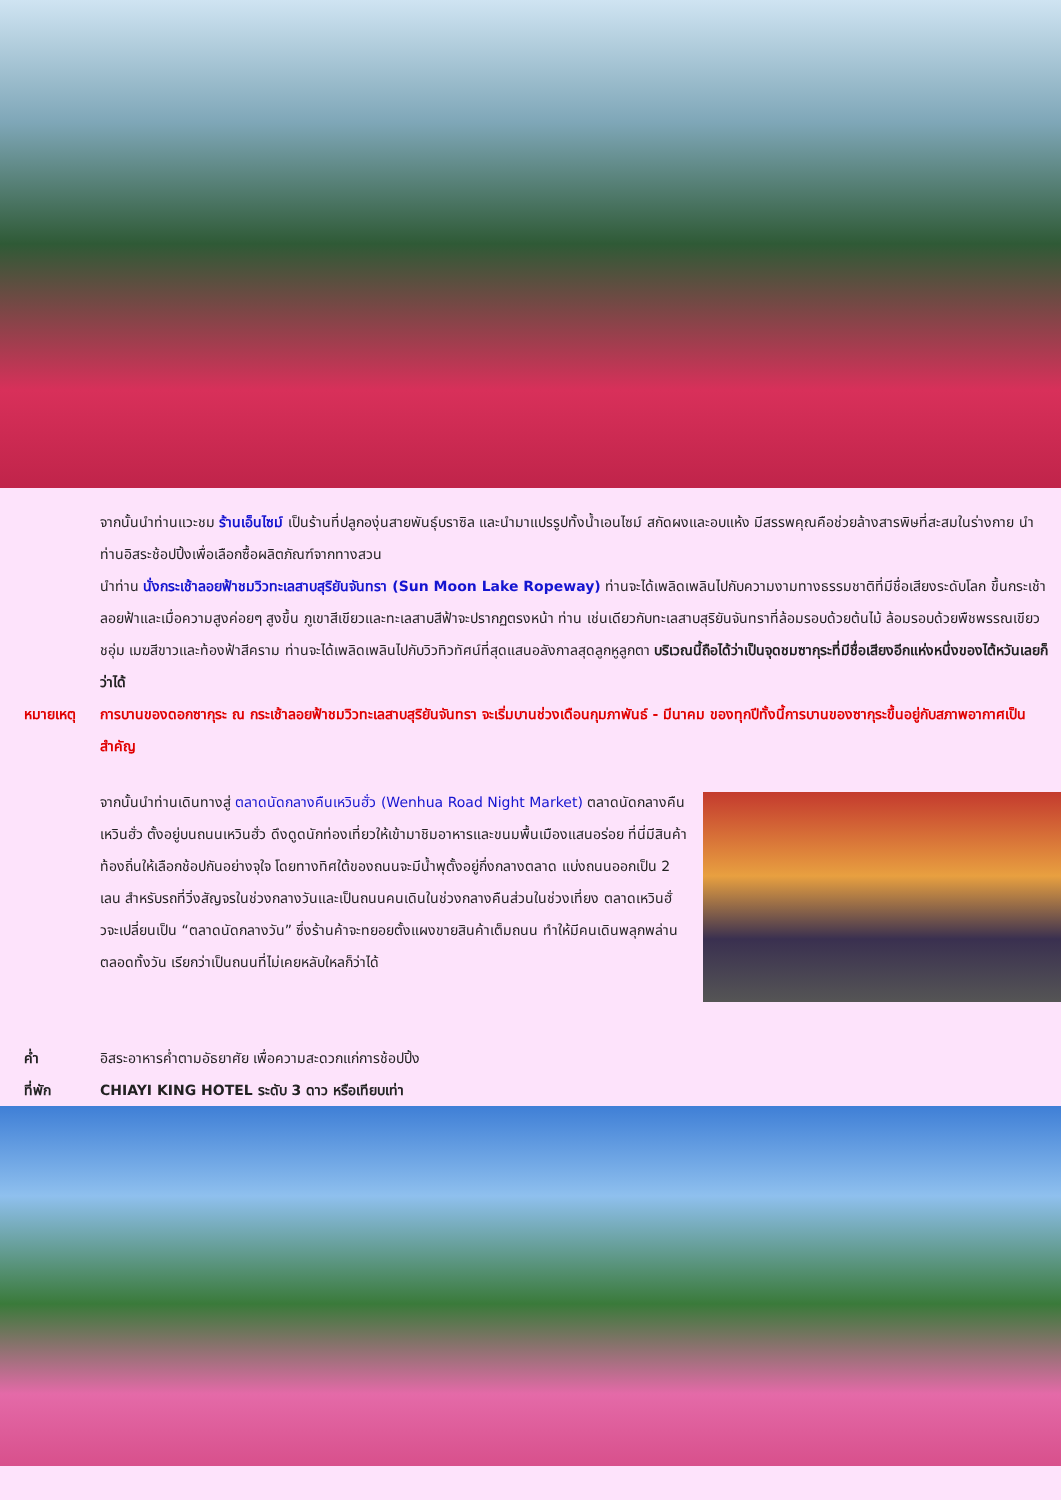จากนั้นนำท่านแวะชม ร้านเอ็นไซม์ เป็นร้านที่ปลูกองุ่นสายพันธุ์บราซิล และนำมาแปรรูปทั้งน้ำเอนไซม์ สกัดผงและอบแห้ง มีสรรพคุณคือช่วยล้างสารพิษที่สะสมในร่างกาย นำท่านอิสระช้อปปิ้งเพื่อเลือกซื้อผลิตภัณฑ์จากทางสวน
นำท่าน นั่งกระเช้าลอยฟ้าชมวิวทะเลสาบสุริยันจันทรา (Sun Moon Lake Ropeway) ท่านจะได้เพลิดเพลินไปกับความงามทางธรรมชาติที่มีชื่อเสียงระดับโลก ขึ้นกระเช้าลอยฟ้าและเมื่อความสูงค่อยๆ สูงขึ้น ภูเขาสีเขียวและทะเลสาบสีฟ้าจะปรากฏตรงหน้า ท่าน เช่นเดียวกับทะเลสาบสุริยันจันทราที่ล้อมรอบด้วยต้นไม้ ล้อมรอบด้วยพืชพรรณเขียวชอุ่ม เมฆสีขาวและท้องฟ้าสีคราม ท่านจะได้เพลิดเพลินไปกับวิวทิวทัศน์ที่สุดแสนอลังกาลสุดลูกหูลูกตา บริเวณนี้ถือได้ว่าเป็นจุดชมซากุระที่มีชื่อเสียงอีกแห่งหนึ่งของไต้หวันเลยก็ว่าได้
หมายเหตุ การบานของดอกซากุระ ณ กระเช้าลอยฟ้าชมวิวทะเลสาบสุริยันจันทรา จะเริ่มบานช่วงเดือนกุมภาพันธ์ - มีนาคม ของทุกปีทั้งนี้การบานของซากุระขึ้นอยู่กับสภาพอากาศเป็นสำคัญ
จากนั้นนำท่านเดินทางสู่ ตลาดนัดกลางคืนเหวินฮั่ว (Wenhua Road Night Market) ตลาดนัดกลางคืนเหวินฮั่ว ตั้งอยู่บนถนนเหวินฮั่ว ดึงดูดนักท่องเที่ยวให้เข้ามาชิมอาหารและขนมพื้นเมืองแสนอร่อย ที่นี่มีสินค้าท้องถิ่นให้เลือกช้อปกันอย่างจุใจ โดยทางทิศใต้ของถนนจะมีน้ำพุตั้งอยู่กึ่งกลางตลาด แบ่งถนนออกเป็น 2 เลน สำหรับรถที่วิ่งสัญจรในช่วงกลางวันและเป็นถนนคนเดินในช่วงกลางคืนส่วนในช่วงเที่ยง ตลาดเหวินฮั่วจะเปลี่ยนเป็น “ตลาดนัดกลางวัน” ซึ่งร้านค้าจะทยอยตั้งแผงขายสินค้าเต็มถนน ทำให้มีคนเดินพลุกพล่านตลอดทั้งวัน เรียกว่าเป็นถนนที่ไม่เคยหลับใหลก็ว่าได้
ค่ำ อิสระอาหารค่ำตามอัธยาศัย เพื่อความสะดวกแก่การช้อปปิ้ง
ที่พัก CHIAYI KING HOTEL ระดับ 3 ดาว หรือเทียบเท่า